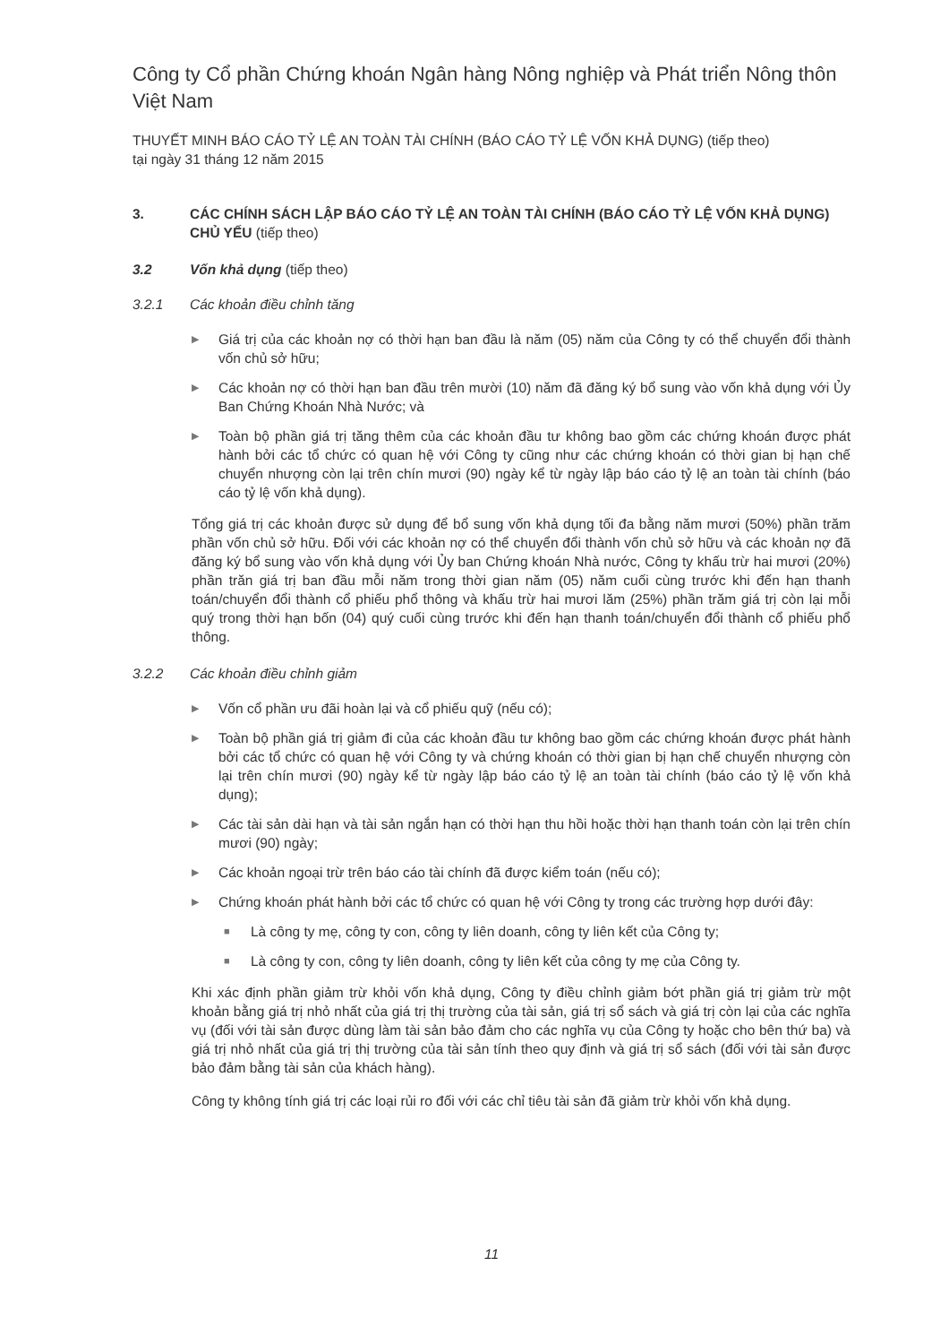Công ty Cổ phần Chứng khoán Ngân hàng Nông nghiệp và Phát triển Nông thôn Việt Nam
THUYẾT MINH BÁO CÁO TỶ LỆ AN TOÀN TÀI CHÍNH (BÁO CÁO TỶ LỆ VỐN KHẢ DỤNG) (tiếp theo)
tại ngày 31 tháng 12 năm 2015
3. CÁC CHÍNH SÁCH LẬP BÁO CÁO TỶ LỆ AN TOÀN TÀI CHÍNH (BÁO CÁO TỶ LỆ VỐN KHẢ DỤNG) CHỦ YẾU (tiếp theo)
3.2 Vốn khả dụng (tiếp theo)
3.2.1 Các khoản điều chỉnh tăng
▶ Giá trị của các khoản nợ có thời hạn ban đầu là năm (05) năm của Công ty có thể chuyển đổi thành vốn chủ sở hữu;
▶ Các khoản nợ có thời hạn ban đầu trên mười (10) năm đã đăng ký bổ sung vào vốn khả dụng với Ủy Ban Chứng Khoán Nhà Nước; và
▶ Toàn bộ phần giá trị tăng thêm của các khoản đầu tư không bao gồm các chứng khoán được phát hành bởi các tổ chức có quan hệ với Công ty cũng như các chứng khoán có thời gian bị hạn chế chuyển nhượng còn lại trên chín mươi (90) ngày kể từ ngày lập báo cáo tỷ lệ an toàn tài chính (báo cáo tỷ lệ vốn khả dụng).
Tổng giá trị các khoản được sử dụng để bổ sung vốn khả dụng tối đa bằng năm mươi (50%) phần trăm phần vốn chủ sở hữu. Đối với các khoản nợ có thể chuyển đổi thành vốn chủ sở hữu và các khoản nợ đã đăng ký bổ sung vào vốn khả dụng với Ủy ban Chứng khoán Nhà nước, Công ty khấu trừ hai mươi (20%) phần trăn giá trị ban đầu mỗi năm trong thời gian năm (05) năm cuối cùng trước khi đến hạn thanh toán/chuyển đổi thành cổ phiếu phổ thông và khấu trừ hai mươi lăm (25%) phần trăm giá trị còn lại mỗi quý trong thời hạn bốn (04) quý cuối cùng trước khi đến hạn thanh toán/chuyển đổi thành cổ phiếu phổ thông.
3.2.2 Các khoản điều chỉnh giảm
▶ Vốn cổ phần ưu đãi hoàn lại và cổ phiếu quỹ (nếu có);
▶ Toàn bộ phần giá trị giảm đi của các khoản đầu tư không bao gồm các chứng khoán được phát hành bởi các tổ chức có quan hệ với Công ty và chứng khoán có thời gian bị hạn chế chuyển nhượng còn lại trên chín mươi (90) ngày kể từ ngày lập báo cáo tỷ lệ an toàn tài chính (báo cáo tỷ lệ vốn khả dụng);
▶ Các tài sản dài hạn và tài sản ngắn hạn có thời hạn thu hồi hoặc thời hạn thanh toán còn lại trên chín mươi (90) ngày;
▶ Các khoản ngoại trừ trên báo cáo tài chính đã được kiểm toán (nếu có);
▶ Chứng khoán phát hành bởi các tổ chức có quan hệ với Công ty trong các trường hợp dưới đây:
■ Là công ty mẹ, công ty con, công ty liên doanh, công ty liên kết của Công ty;
■ Là công ty con, công ty liên doanh, công ty liên kết của công ty mẹ của Công ty.
Khi xác định phần giảm trừ khỏi vốn khả dụng, Công ty điều chỉnh giảm bớt phần giá trị giảm trừ một khoản bằng giá trị nhỏ nhất của giá trị thị trường của tài sản, giá trị sổ sách và giá trị còn lại của các nghĩa vụ (đối với tài sản được dùng làm tài sản bảo đảm cho các nghĩa vụ của Công ty hoặc cho bên thứ ba) và giá trị nhỏ nhất của giá trị thị trường của tài sản tính theo quy định và giá trị sổ sách (đối với tài sản được bảo đảm bằng tài sản của khách hàng).
Công ty không tính giá trị các loại rủi ro đối với các chỉ tiêu tài sản đã giảm trừ khỏi vốn khả dụng.
11